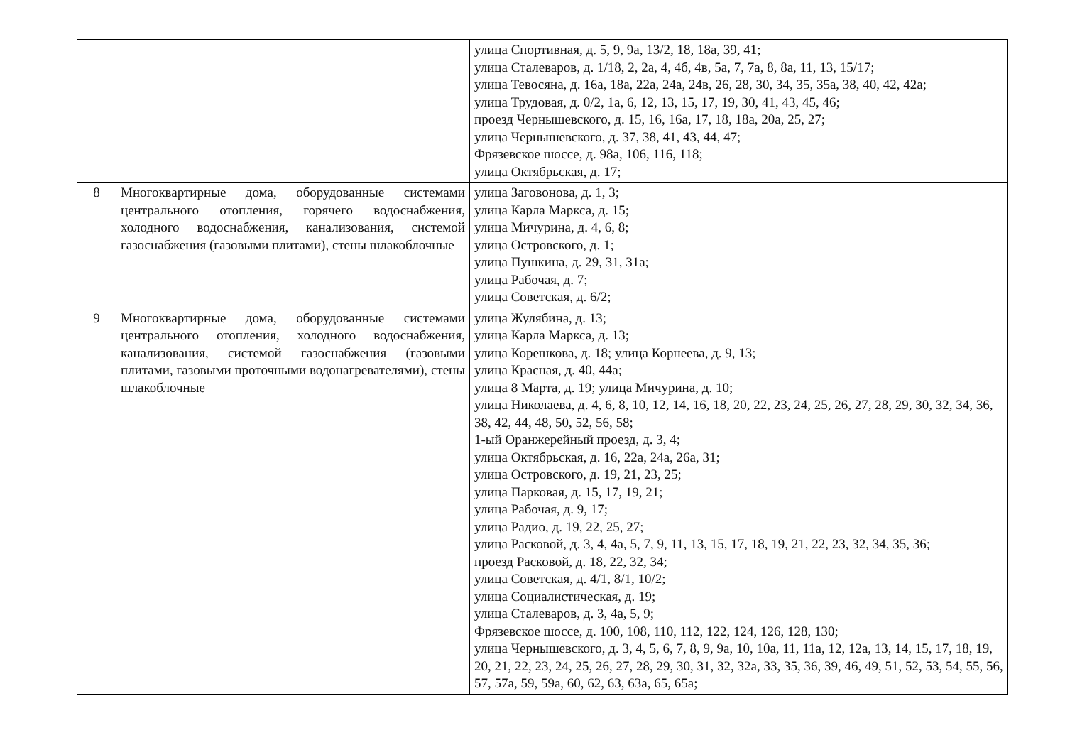| | | улица Спортивная, д. 5, 9, 9а, 13/2, 18, 18а, 39, 41; улица Сталеваров, д. 1/18, 2, 2а, 4, 4б, 4в, 5а, 7, 7а, 8, 8а, 11, 13, 15/17; улица Тевосяна, д. 16а, 18а, 22а, 24а, 24в, 26, 28, 30, 34, 35, 35а, 38, 40, 42, 42а; улица Трудовая, д. 0/2, 1а, 6, 12, 13, 15, 17, 19, 30, 41, 43, 45, 46; проезд Чернышевского, д. 15, 16, 16а, 17, 18, 18а, 20а, 25, 27; улица Чернышевского, д. 37, 38, 41, 43, 44, 47; Фрязевское шоссе, д. 98а, 106, 116, 118; улица Октябрьская, д. 17; |
| 8 | Многоквартирные дома, оборудованные системами центрального отопления, горячего водоснабжения, холодного водоснабжения, канализования, системой газоснабжения (газовыми плитами), стены шлакоблочные | улица Заговонова, д. 1, 3; улица Карла Маркса, д. 15; улица Мичурина, д. 4, 6, 8; улица Островского, д. 1; улица Пушкина, д. 29, 31, 31а; улица Рабочая, д. 7; улица Советская, д. 6/2; |
| 9 | Многоквартирные дома, оборудованные системами центрального отопления, холодного водоснабжения, канализования, системой газоснабжения (газовыми плитами, газовыми проточными водонагревателями), стены шлакоблочные | улица Жулябина, д. 13; улица Карла Маркса, д. 13; улица Корешкова, д. 18; улица Корнеева, д. 9, 13; улица Красная, д. 40, 44а; улица 8 Марта, д. 19; улица Мичурина, д. 10; улица Николаева, д. 4, 6, 8, 10, 12, 14, 16, 18, 20, 22, 23, 24, 25, 26, 27, 28, 29, 30, 32, 34, 36, 38, 42, 44, 48, 50, 52, 56, 58; 1-ый Оранжерейный проезд, д. 3, 4; улица Октябрьская, д. 16, 22а, 24а, 26а, 31; улица Островского, д. 19, 21, 23, 25; улица Парковая, д. 15, 17, 19, 21; улица Рабочая, д. 9, 17; улица Радио, д. 19, 22, 25, 27; улица Расковой, д. 3, 4, 4а, 5, 7, 9, 11, 13, 15, 17, 18, 19, 21, 22, 23, 32, 34, 35, 36; проезд Расковой, д. 18, 22, 32, 34; улица Советская, д. 4/1, 8/1, 10/2; улица Социалистическая, д. 19; улица Сталеваров, д. 3, 4а, 5, 9; Фрязевское шоссе, д. 100, 108, 110, 112, 122, 124, 126, 128, 130; улица Чернышевского, д. 3, 4, 5, 6, 7, 8, 9, 9а, 10, 10а, 11, 11а, 12, 12а, 13, 14, 15, 17, 18, 19, 20, 21, 22, 23, 24, 25, 26, 27, 28, 29, 30, 31, 32, 32а, 33, 35, 36, 39, 46, 49, 51, 52, 53, 54, 55, 56, 57, 57а, 59, 59а, 60, 62, 63, 63а, 65, 65а; |